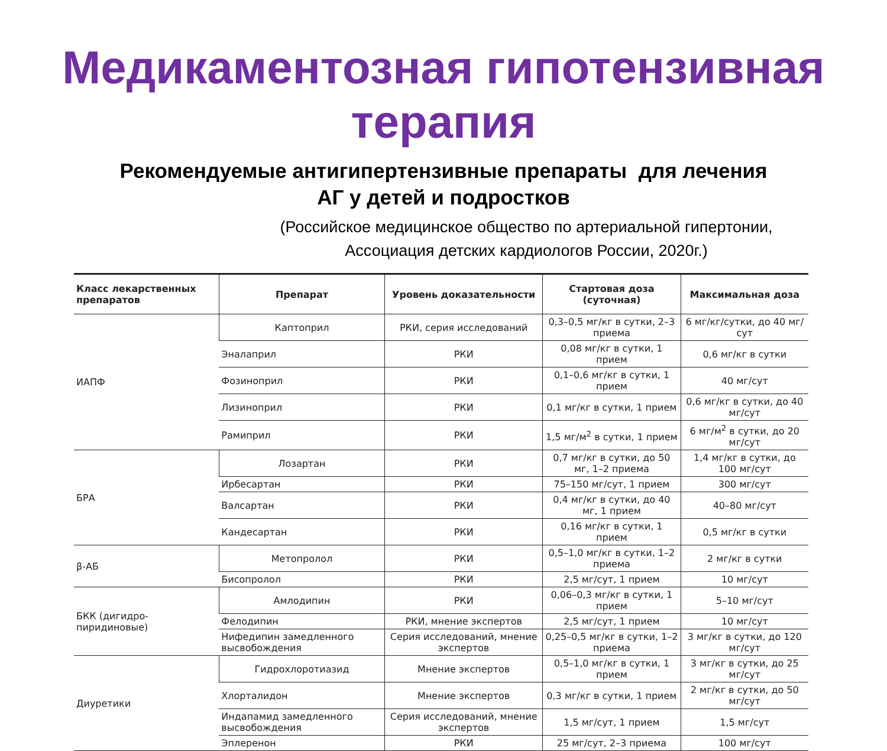Медикаментозная гипотензивная
терапия
Рекомендуемые антигипертензивные препараты для лечения
АГ у детей и подростков
(Российское медицинское общество по артериальной гипертонии,
Ассоциация детских кардиологов России, 2020г.)
| Класс лекарственных препаратов | Препарат | Уровень доказательности | Стартовая доза (суточная) | Максимальная доза |
| --- | --- | --- | --- | --- |
| ИАПФ | Каптоприл | РКИ, серия исследований | 0,3–0,5 мг/кг в сутки, 2–3 приема | 6 мг/кг/сутки, до 40 мг/сут |
| | Эналаприл | РКИ | 0,08 мг/кг в сутки, 1 прием | 0,6 мг/кг в сутки |
| | Фозиноприл | РКИ | 0,1–0,6 мг/кг в сутки, 1 прием | 40 мг/сут |
| | Лизиноприл | РКИ | 0,1 мг/кг в сутки, 1 прием | 0,6 мг/кг в сутки, до 40 мг/сут |
| | Рамиприл | РКИ | 1,5 мг/м<sup>2</sup> в сутки, 1 прием | 6 мг/м<sup>2</sup> в сутки, до 20 мг/сут |
| БРА | Лозартан | РКИ | 0,7 мг/кг в сутки, до 50 мг, 1–2 приема | 1,4 мг/кг в сутки, до 100 мг/сут |
| | Ирбесартан | РКИ | 75–150 мг/сут, 1 прием | 300 мг/сут |
| | Валсартан | РКИ | 0,4 мг/кг в сутки, до 40 мг, 1 прием | 40–80 мг/сут |
| | Кандесартан | РКИ | 0,16 мг/кг в сутки, 1 прием | 0,5 мг/кг в сутки |
| β-АБ | Метопролол | РКИ | 0,5–1,0 мг/кг в сутки, 1–2 приема | 2 мг/кг в сутки |
| | Бисопролол | РКИ | 2,5 мг/сут, 1 прием | 10 мг/сут |
| БКК (дигидро-пиридиновые) | Амлодипин | РКИ | 0,06–0,3 мг/кг в сутки, 1 прием | 5–10 мг/сут |
| | Фелодипин | РКИ, мнение экспертов | 2,5 мг/сут, 1 прием | 10 мг/сут |
| | Нифедипин замедленного высвобождения | Серия исследований, мнение экспертов | 0,25–0,5 мг/кг в сутки, 1–2 приема | 3 мг/кг в сутки, до 120 мг/сут |
| Диуретики | Гидрохлоротиазид | Мнение экспертов | 0,5–1,0 мг/кг в сутки, 1 прием | 3 мг/кг в сутки, до 25 мг/сут |
| | Хлорталидон | Мнение экспертов | 0,3 мг/кг в сутки, 1 прием | 2 мг/кг в сутки, до 50 мг/сут |
| | Индапамид замедленного высвобождения | Серия исследований, мнение экспертов | 1,5 мг/сут, 1 прием | 1,5 мг/сут |
| | Эплеренон | РКИ | 25 мг/сут, 2–3 приема | 100 мг/сут |